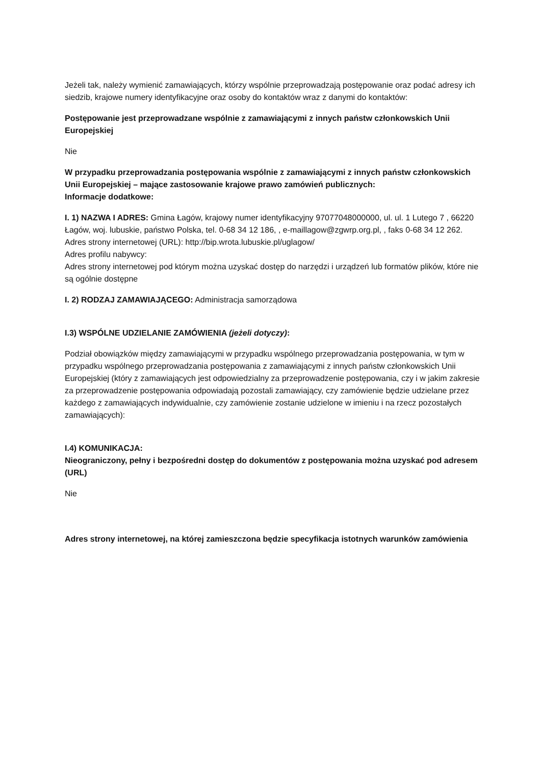Jeżeli tak, należy wymienić zamawiających, którzy wspólnie przeprowadzają postępowanie oraz podać adresy ich siedzib, krajowe numery identyfikacyjne oraz osoby do kontaktów wraz z danymi do kontaktów:
Postępowanie jest przeprowadzane wspólnie z zamawiającymi z innych państw członkowskich Unii Europejskiej
Nie
W przypadku przeprowadzania postępowania wspólnie z zamawiającymi z innych państw członkowskich Unii Europejskiej – mające zastosowanie krajowe prawo zamówień publicznych:
Informacje dodatkowe:
I. 1) NAZWA I ADRES: Gmina Łagów, krajowy numer identyfikacyjny 97077048000000, ul. ul. 1 Lutego 7 , 66220 Łagów, woj. lubuskie, państwo Polska, tel. 0-68 34 12 186, , e-maillagow@zgwrp.org.pl, , faks 0-68 34 12 262.
Adres strony internetowej (URL): http://bip.wrota.lubuskie.pl/uglagow/
Adres profilu nabywcy:
Adres strony internetowej pod którym można uzyskać dostęp do narzędzi i urządzeń lub formatów plików, które nie są ogólnie dostępne
I. 2) RODZAJ ZAMAWIAJĄCEGO: Administracja samorządowa
I.3) WSPÓLNE UDZIELANIE ZAMÓWIENIA (jeżeli dotyczy):
Podział obowiązków między zamawiającymi w przypadku wspólnego przeprowadzania postępowania, w tym w przypadku wspólnego przeprowadzania postępowania z zamawiającymi z innych państw członkowskich Unii Europejskiej (który z zamawiających jest odpowiedzialny za przeprowadzenie postępowania, czy i w jakim zakresie za przeprowadzenie postępowania odpowiadają pozostali zamawiający, czy zamówienie będzie udzielane przez każdego z zamawiających indywidualnie, czy zamówienie zostanie udzielone w imieniu i na rzecz pozostałych zamawiających):
I.4) KOMUNIKACJA:
Nieograniczony, pełny i bezpośredni dostęp do dokumentów z postępowania można uzyskać pod adresem (URL)
Nie
Adres strony internetowej, na której zamieszczona będzie specyfikacja istotnych warunków zamówienia